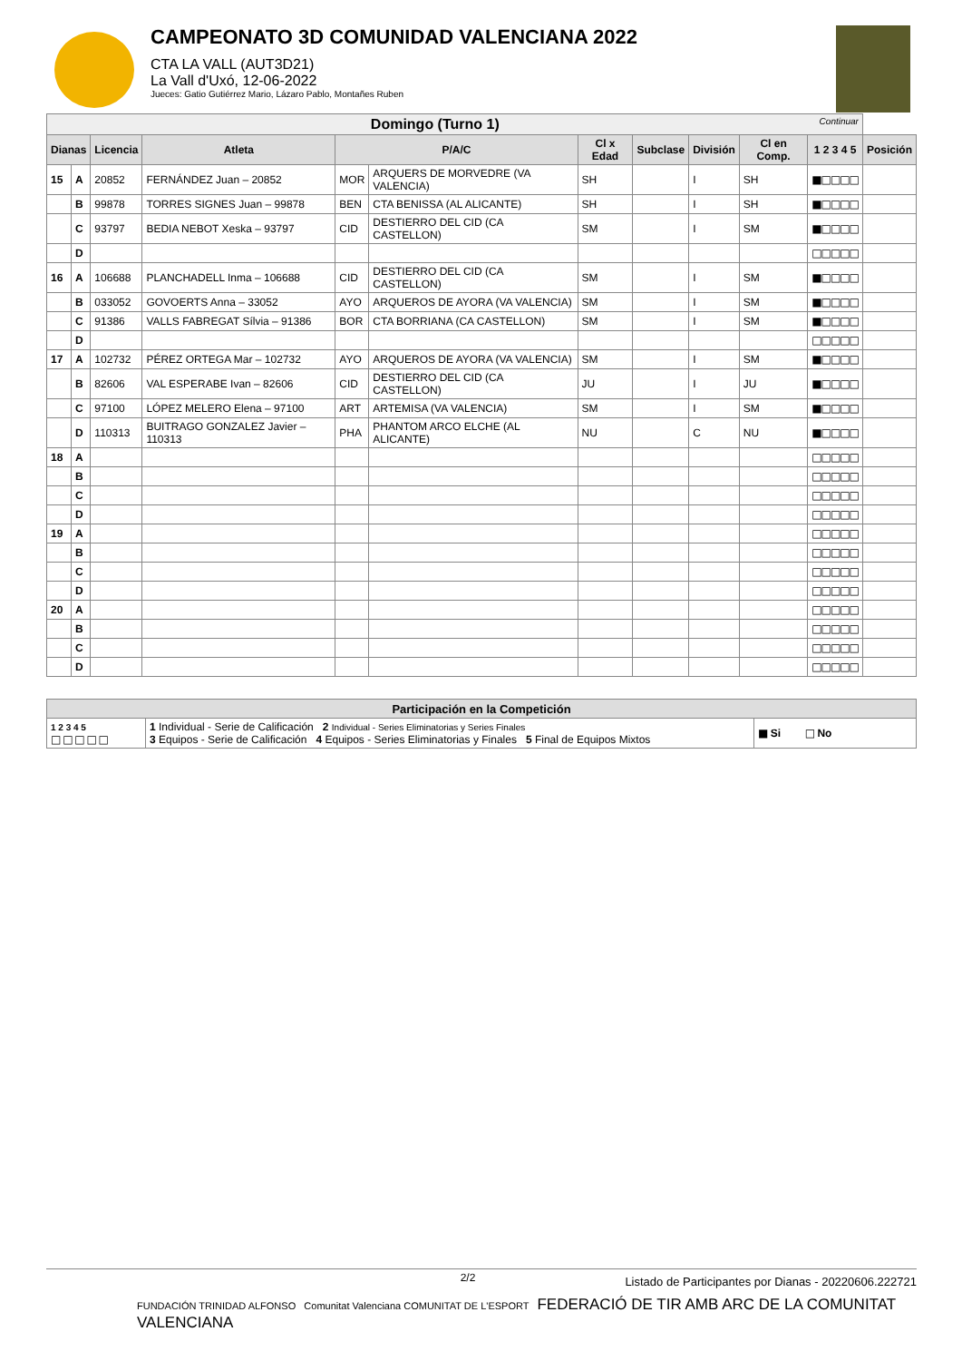CAMPEONATO 3D COMUNIDAD VALENCIANA 2022
CTA LA VALL (AUT3D21)
La Vall d'Uxó, 12-06-2022
Jueces: Gatio Gutiérrez Mario, Lázaro Pablo, Montañes Ruben
| Domingo (Turno 1) Continuar | | | | | | | | | | | |
| --- | --- | --- | --- | --- | --- | --- | --- | --- | --- | --- | --- |
| Dianas | | Licencia | Atleta | P/A/C | | Cl x Edad | Subclase | División | Cl en Comp. | 1 2 3 4 5 | Posición |
| 15 | A | 20852 | FERNÁNDEZ Juan – 20852 | MOR | ARQUERS DE MORVEDRE (VA VALENCIA) | SH | | I | SH | ■□□□□ | |
| | B | 99878 | TORRES SIGNES Juan – 99878 | BEN | CTA BENISSA (AL ALICANTE) | SH | | I | SH | ■□□□□ | |
| | C | 93797 | BEDIA NEBOT Xeska – 93797 | CID | DESTIERRO DEL CID (CA CASTELLON) | SM | | I | SM | ■□□□□ | |
| | D | | | | | | | | | □□□□□ | |
| 16 | A | 106688 | PLANCHADELL Inma – 106688 | CID | DESTIERRO DEL CID (CA CASTELLON) | SM | | I | SM | ■□□□□ | |
| | B | 033052 | GOVOERTS Anna – 33052 | AYO | ARQUEROS DE AYORA (VA VALENCIA) | SM | | I | SM | ■□□□□ | |
| | C | 91386 | VALLS FABREGAT Sílvia – 91386 | BOR | CTA BORRIANA (CA CASTELLON) | SM | | I | SM | ■□□□□ | |
| | D | | | | | | | | | □□□□□ | |
| 17 | A | 102732 | PÉREZ ORTEGA Mar – 102732 | AYO | ARQUEROS DE AYORA (VA VALENCIA) | SM | | I | SM | ■□□□□ | |
| | B | 82606 | VAL ESPERABE Ivan – 82606 | CID | DESTIERRO DEL CID (CA CASTELLON) | JU | | I | JU | ■□□□□ | |
| | C | 97100 | LÓPEZ MELERO Elena – 97100 | ART | ARTEMISA (VA VALENCIA) | SM | | I | SM | ■□□□□ | |
| | D | 110313 | BUITRAGO GONZALEZ Javier – 110313 | PHA | PHANTOM ARCO ELCHE (AL ALICANTE) | NU | | C | NU | ■□□□□ | |
| 18 | A | | | | | | | | | □□□□□ | |
| | B | | | | | | | | | □□□□□ | |
| | C | | | | | | | | | □□□□□ | |
| | D | | | | | | | | | □□□□□ | |
| 19 | A | | | | | | | | | □□□□□ | |
| | B | | | | | | | | | □□□□□ | |
| | C | | | | | | | | | □□□□□ | |
| | D | | | | | | | | | □□□□□ | |
| 20 | A | | | | | | | | | □□□□□ | |
| | B | | | | | | | | | □□□□□ | |
| | C | | | | | | | | | □□□□□ | |
| | D | | | | | | | | | □□□□□ | |
| Participación en la Competición | | |
| --- | --- | --- |
| 1 2 3 4 5 □ □ □ □ □ | 1 Individual - Serie de Calificación 2 Individual - Series Eliminatorias y Series Finales 3 Equipos - Serie de Calificación 4 Equipos - Series Eliminatorias y Finales 5 Final de Equipos Mixtos | ■ Si □ No |
2/2
Listado de Participantes por Dianas - 20220606.222721
FUNDACIÓN TRINIDAD ALFONSO Comunitat Valenciana COMUNITAT DE L'ESPORT FEDERACIÓ DE TIR AMB ARC DE LA COMUNITAT VALENCIANA